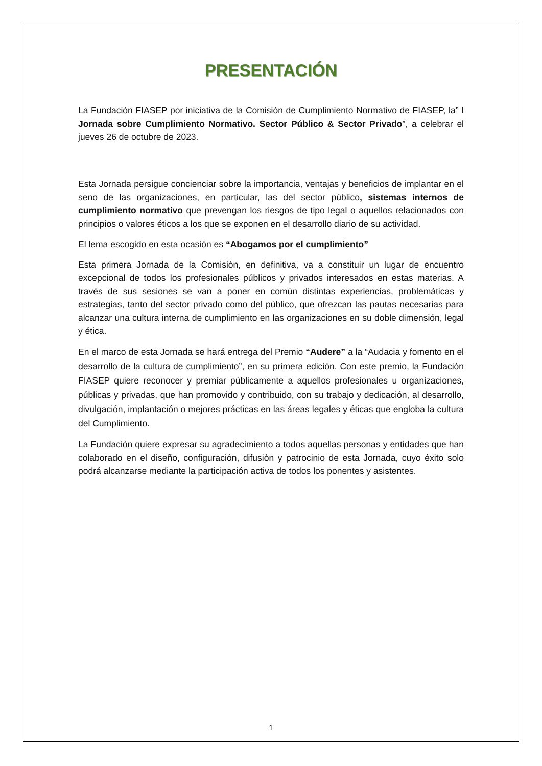PRESENTACIÓN
La Fundación FIASEP por iniciativa de la Comisión de Cumplimiento Normativo de FIASEP, la” I Jornada sobre Cumplimiento Normativo. Sector Público & Sector Privado”, a celebrar el jueves 26 de octubre de 2023.
Esta Jornada persigue concienciar sobre la importancia, ventajas y beneficios de implantar en el seno de las organizaciones, en particular, las del sector público, sistemas internos de cumplimiento normativo que prevengan los riesgos de tipo legal o aquellos relacionados con principios o valores éticos a los que se exponen en el desarrollo diario de su actividad.
El lema escogido en esta ocasión es “Abogamos por el cumplimiento”
Esta primera Jornada de la Comisión, en definitiva, va a constituir un lugar de encuentro excepcional de todos los profesionales públicos y privados interesados en estas materias. A través de sus sesiones se van a poner en común distintas experiencias, problemáticas y estrategias, tanto del sector privado como del público, que ofrezcan las pautas necesarias para alcanzar una cultura interna de cumplimiento en las organizaciones en su doble dimensión, legal y ética.
En el marco de esta Jornada se hará entrega del Premio “Audere” a la “Audacia y fomento en el desarrollo de la cultura de cumplimiento”, en su primera edición. Con este premio, la Fundación FIASEP quiere reconocer y premiar públicamente a aquellos profesionales u organizaciones, públicas y privadas, que han promovido y contribuido, con su trabajo y dedicación, al desarrollo, divulgación, implantación o mejores prácticas en las áreas legales y éticas que engloba la cultura del Cumplimiento.
La Fundación quiere expresar su agradecimiento a todos aquellas personas y entidades que han colaborado en el diseño, configuración, difusión y patrocinio de esta Jornada, cuyo éxito solo podrá alcanzarse mediante la participación activa de todos los ponentes y asistentes.
1